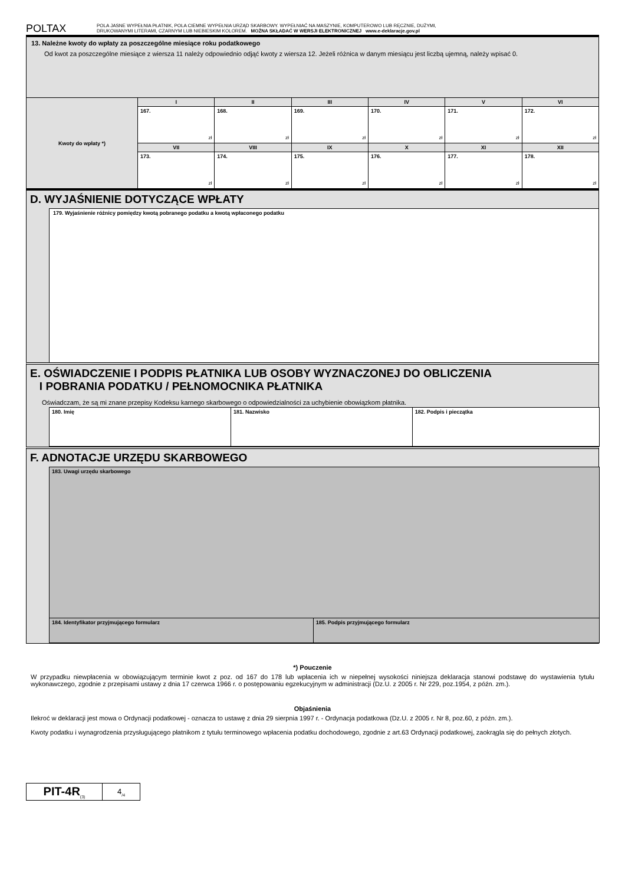POLTAX
POLA JASNE WYPEŁNIA PŁATNIK, POLA CIEMNE WYPEŁNIA URZĄD SKARBOWY. WYPEŁNIAĆ NA MASZYNIE, KOMPUTEROWO LUB RĘCZNIE, DUŻYMI,
DRUKOWANYMI LITERAMI, CZARNYM LUB NIEBIESKIM KOLOREM. MOŻNA SKŁADAĆ W WERSJI ELEKTRONICZNEJ www.e-deklaracje.gov.pl
13. Należne kwoty do wpłaty za poszczególne miesiące roku podatkowego
Od kwot za poszczególne miesiące z wiersza 11 należy odpowiednio odjąć kwoty z wiersza 12. Jeżeli różnica w danym miesiącu jest liczbą ujemną, należy wpisać 0.
| Kwoty do wpłaty *) | I | II | III | IV | V | VI |
| | 167. zł | 168. zł | 169. zł | 170. zł | 171. zł | 172. zł |
| | VII | VIII | IX | X | XI | XII |
| | 173. zł | 174. zł | 175. zł | 176. zł | 177. zł | 178. zł |
D. WYJAŚNIENIE DOTYCZĄCE WPŁATY
179. Wyjaśnienie różnicy pomiędzy kwotą pobranego podatku a kwotą wpłaconego podatku
E. OŚWIADCZENIE I PODPIS PŁATNIKA LUB OSOBY WYZNACZONEJ DO OBLICZENIA
I POBRANIA PODATKU / PEŁNOMOCNIKA PŁATNIKA
Oświadczam, że są mi znane przepisy Kodeksu karnego skarbowego o odpowiedzialności za uchybienie obowiązkom płatnika.
| 180. Imię | 181. Nazwisko | 182. Podpis i pieczątka |
| --- | --- | --- |
F. ADNOTACJE URZĘDU SKARBOWEGO
| 183. Uwagi urzędu skarbowego | |
| --- | --- |
| 184. Identyfikator przyjmującego formularz | 185. Podpis przyjmującego formularz |
*) Pouczenie
W przypadku niewpłacenia w obowiązującym terminie kwot z poz. od 167 do 178 lub wpłacenia ich w niepełnej wysokości niniejsza deklaracja stanowi podstawę do wystawienia tytułu wykonawczego, zgodnie z przepisami ustawy z dnia 17 czerwca 1966 r. o postępowaniu egzekucyjnym w administracji (Dz.U. z 2005 r. Nr 229, poz.1954, z późn. zm.).
Objaśnienia
Ilekroć w deklaracji jest mowa o Ordynacji podatkowej - oznacza to ustawę z dnia 29 sierpnia 1997 r. - Ordynacja podatkowa (Dz.U. z 2005 r. Nr 8, poz.60, z późn. zm.).
Kwoty podatku i wynagrodzenia przysługującego płatnikom z tytułu terminowego wpłacenia podatku dochodowego, zgodnie z art.63 Ordynacji podatkowej, zaokrągla się do pełnych złotych.
| PIT-4R<sub>(3)</sub> | 4<sub>/4</sub> |